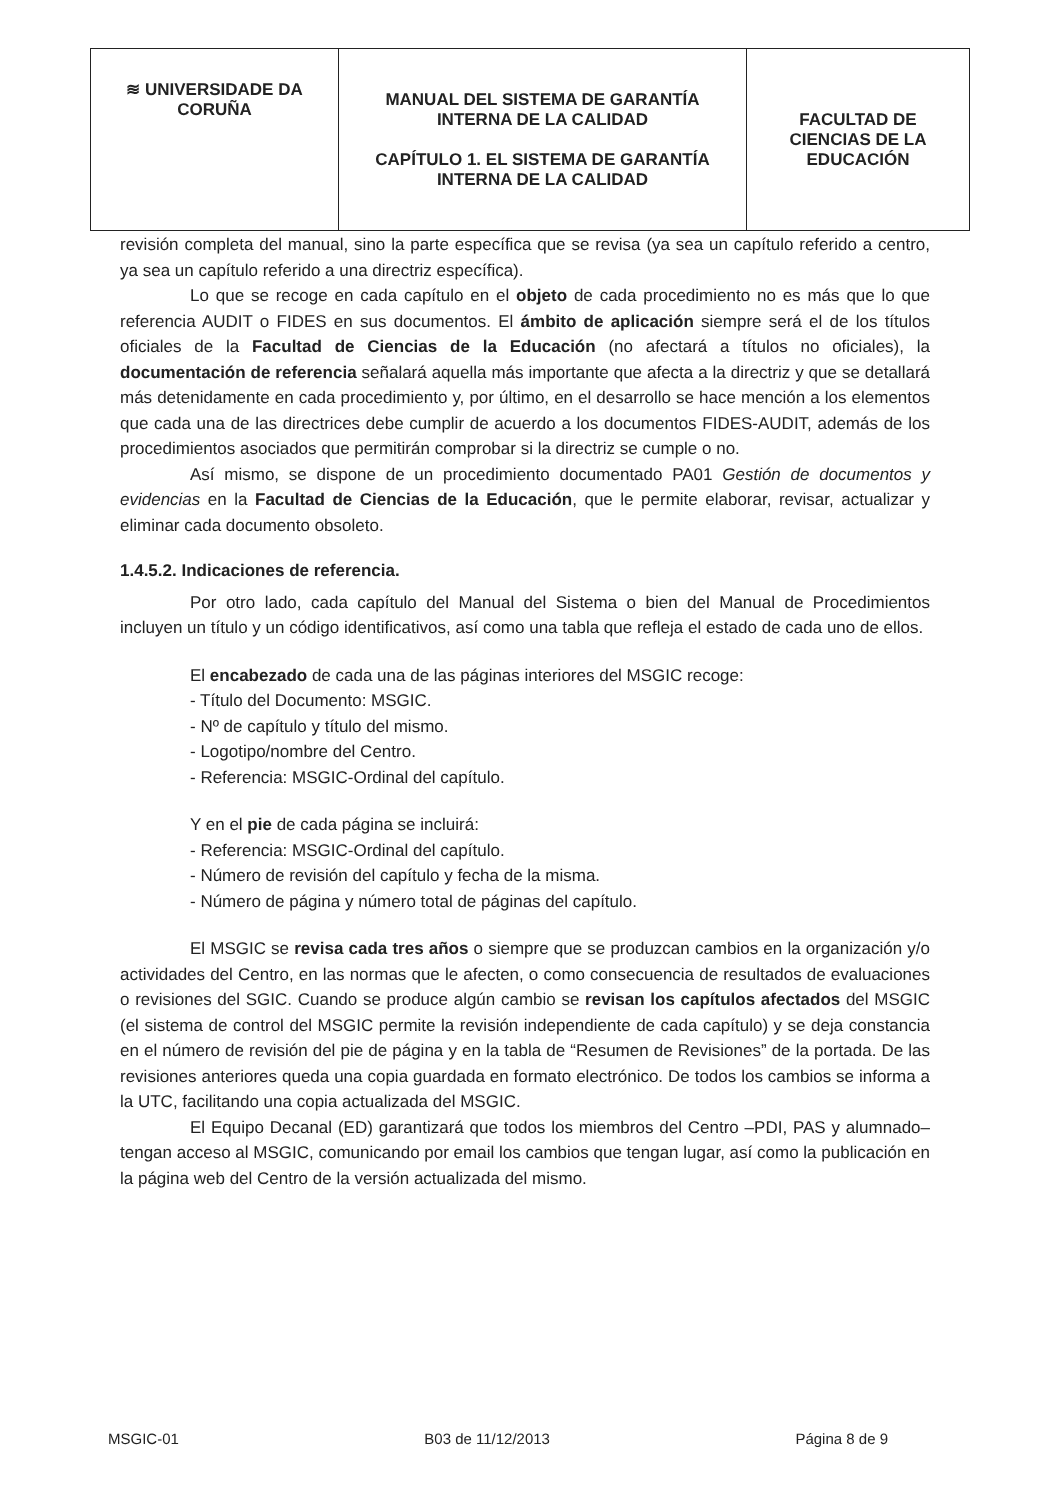| ≋ UNIVERSIDADE DA CORUÑA | MANUAL DEL SISTEMA DE GARANTÍA INTERNA DE LA CALIDAD CAPÍTULO 1. EL SISTEMA DE GARANTÍA INTERNA DE LA CALIDAD | FACULTAD DE CIENCIAS DE LA EDUCACIÓN |
revisión completa del manual, sino la parte específica que se revisa (ya sea un capítulo referido a centro, ya sea un capítulo referido a una directriz específica).
Lo que se recoge en cada capítulo en el objeto de cada procedimiento no es más que lo que referencia AUDIT o FIDES en sus documentos. El ámbito de aplicación siempre será el de los títulos oficiales de la Facultad de Ciencias de la Educación (no afectará a títulos no oficiales), la documentación de referencia señalará aquella más importante que afecta a la directriz y que se detallará más detenidamente en cada procedimiento y, por último, en el desarrollo se hace mención a los elementos que cada una de las directrices debe cumplir de acuerdo a los documentos FIDES-AUDIT, además de los procedimientos asociados que permitirán comprobar si la directriz se cumple o no.
Así mismo, se dispone de un procedimiento documentado PA01 Gestión de documentos y evidencias en la Facultad de Ciencias de la Educación, que le permite elaborar, revisar, actualizar y eliminar cada documento obsoleto.
1.4.5.2. Indicaciones de referencia.
Por otro lado, cada capítulo del Manual del Sistema o bien del Manual de Procedimientos incluyen un título y un código identificativos, así como una tabla que refleja el estado de cada uno de ellos.
El encabezado de cada una de las páginas interiores del MSGIC recoge:
- Título del Documento: MSGIC.
- Nº de capítulo y título del mismo.
- Logotipo/nombre del Centro.
- Referencia: MSGIC-Ordinal del capítulo.
Y en el pie de cada página se incluirá:
- Referencia: MSGIC-Ordinal del capítulo.
- Número de revisión del capítulo y fecha de la misma.
- Número de página y número total de páginas del capítulo.
El MSGIC se revisa cada tres años o siempre que se produzcan cambios en la organización y/o actividades del Centro, en las normas que le afecten, o como consecuencia de resultados de evaluaciones o revisiones del SGIC. Cuando se produce algún cambio se revisan los capítulos afectados del MSGIC (el sistema de control del MSGIC permite la revisión independiente de cada capítulo) y se deja constancia en el número de revisión del pie de página y en la tabla de “Resumen de Revisiones” de la portada. De las revisiones anteriores queda una copia guardada en formato electrónico. De todos los cambios se informa a la UTC, facilitando una copia actualizada del MSGIC.
El Equipo Decanal (ED) garantizará que todos los miembros del Centro –PDI, PAS y alumnado– tengan acceso al MSGIC, comunicando por email los cambios que tengan lugar, así como la publicación en la página web del Centro de la versión actualizada del mismo.
MSGIC-01 B03 de 11/12/2013 Página 8 de 9